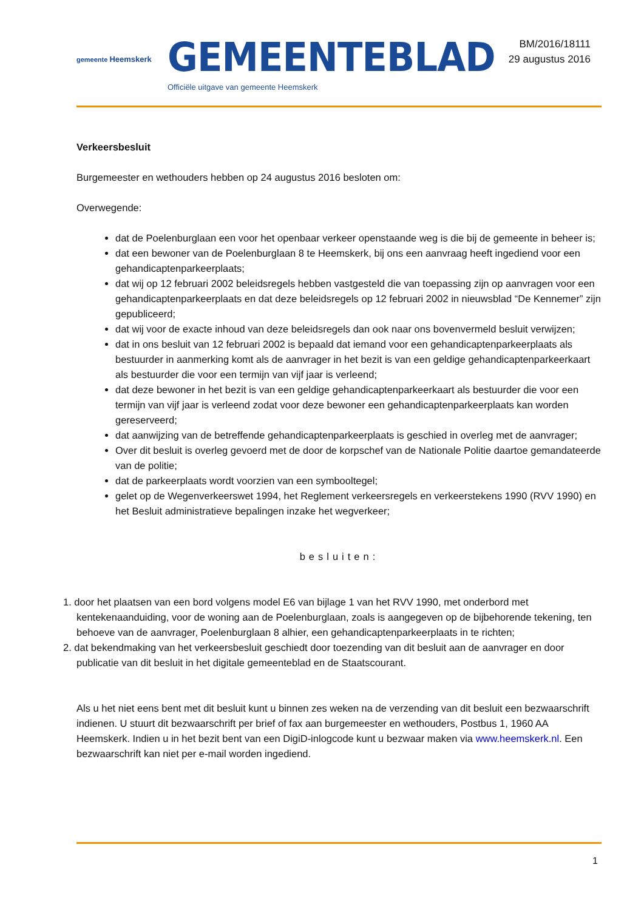gemeente Heemskerk
GEMEENTEBLAD
Officiële uitgave van gemeente Heemskerk
BM/2016/18111
29 augustus 2016
Verkeersbesluit
Burgemeester en wethouders hebben op 24 augustus 2016 besloten om:
Overwegende:
dat de Poelenburglaan een voor het openbaar verkeer openstaande weg is die bij de gemeente in beheer is;
dat een bewoner van de Poelenburglaan 8 te Heemskerk, bij ons een aanvraag heeft ingediend voor een gehandicaptenparkeerplaats;
dat wij op 12 februari 2002 beleidsregels hebben vastgesteld die van toepassing zijn op aanvragen voor een gehandicaptenparkeerplaats en dat deze beleidsregels op 12 februari 2002 in nieuwsblad “De Kennemer” zijn gepubliceerd;
dat wij voor de exacte inhoud van deze beleidsregels dan ook naar ons bovenvermeld besluit verwijzen;
dat in ons besluit van 12 februari 2002 is bepaald dat iemand voor een gehandicaptenparkeerplaats als bestuurder in aanmerking komt als de aanvrager in het bezit is van een geldige gehandicaptenparkeerkaart als bestuurder die voor een termijn van vijf jaar is verleend;
dat deze bewoner in het bezit is van een geldige gehandicaptenparkeerkaart als bestuurder die voor een termijn van vijf jaar is verleend zodat voor deze bewoner een gehandicaptenparkeerplaats kan worden gereserveerd;
dat aanwijzing van de betreffende gehandicaptenparkeerplaats is geschied in overleg met de aanvrager;
Over dit besluit is overleg gevoerd met de door de korpschef van de Nationale Politie daartoe gemandateerde van de politie;
dat de parkeerplaats wordt voorzien van een symbooltegel;
gelet op de Wegenverkeerswet 1994, het Reglement verkeersregels en verkeerstekens 1990 (RVV 1990) en het Besluit administratieve bepalingen inzake het wegverkeer;
besluiten:
1. door het plaatsen van een bord volgens model E6 van bijlage 1 van het RVV 1990, met onderbord met kentekenaanduiding, voor de woning aan de Poelenburglaan, zoals is aangegeven op de bijbehorende tekening, ten behoeve van de aanvrager, Poelenburglaan 8 alhier, een gehandicaptenparkeerplaats in te richten;
2. dat bekendmaking van het verkeersbesluit geschiedt door toezending van dit besluit aan de aanvrager en door publicatie van dit besluit in het digitale gemeenteblad en de Staatscourant.
Als u het niet eens bent met dit besluit kunt u binnen zes weken na de verzending van dit besluit een bezwaarschrift indienen. U stuurt dit bezwaarschrift per brief of fax aan burgemeester en wethouders, Postbus 1, 1960 AA Heemskerk. Indien u in het bezit bent van een DigiD-inlogcode kunt u bezwaar maken via www.heemskerk.nl. Een bezwaarschrift kan niet per e-mail worden ingediend.
1